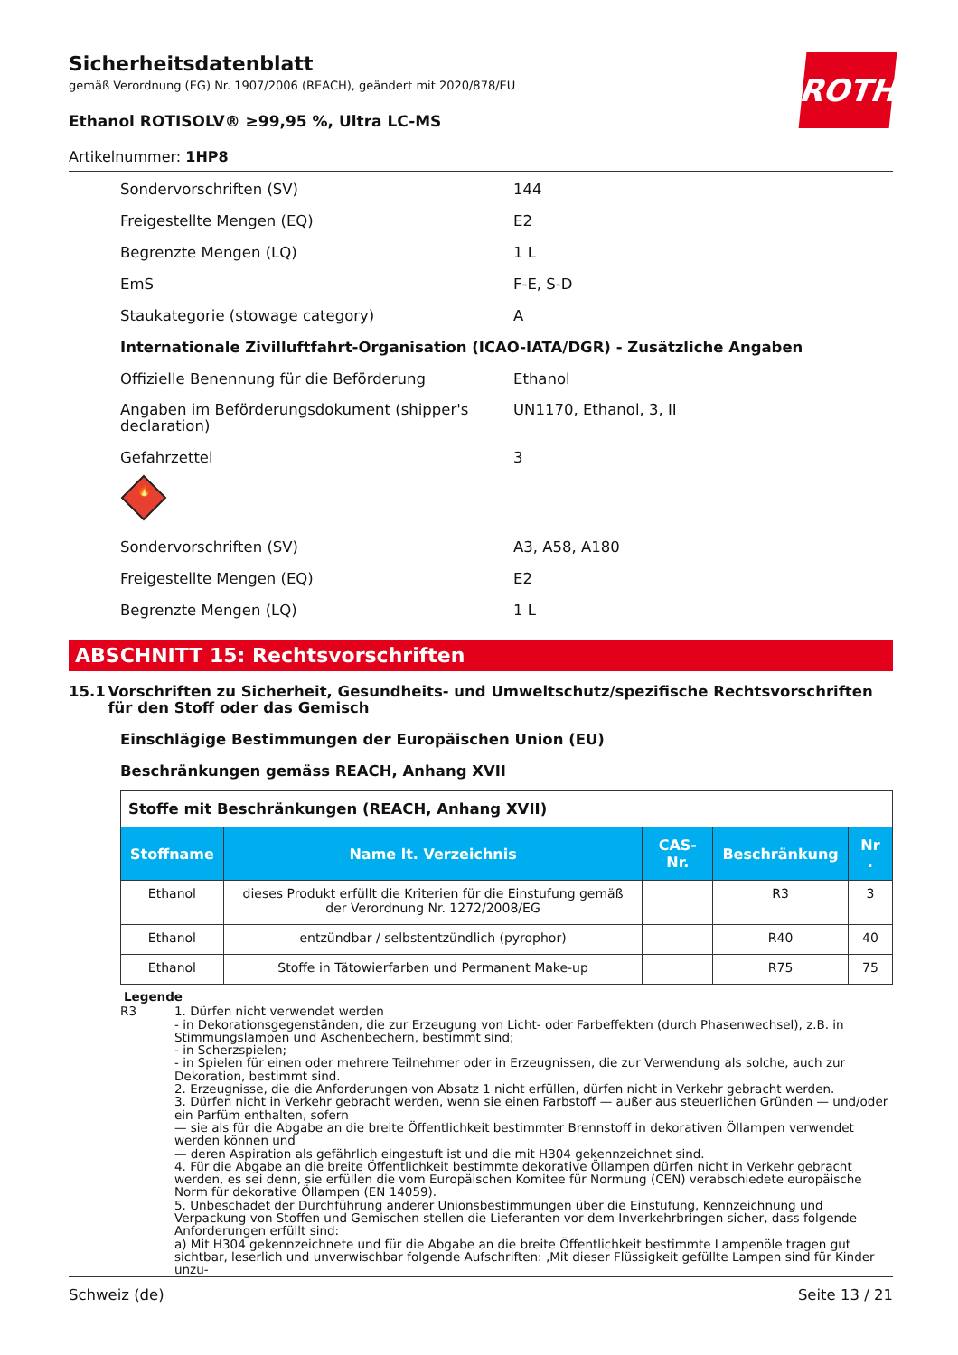ROTH
Sicherheitsdatenblatt
gemäß Verordnung (EG) Nr. 1907/2006 (REACH), geändert mit 2020/878/EU
Ethanol ROTISOLV® ≥99,95 %, Ultra LC-MS
Artikelnummer: 1HP8
Sondervorschriften (SV) 144
Freigestellte Mengen (EQ) E2
Begrenzte Mengen (LQ) 1 L
EmS F-E, S-D
Staukategorie (stowage category) A
Internationale Zivilluftfahrt-Organisation (ICAO-IATA/DGR) - Zusätzliche Angaben
Offizielle Benennung für die Beförderung Ethanol
Angaben im Beförderungsdokument (shipper's declaration)
UN1170, Ethanol, 3, II
Gefahrzettel 3
🔥
Sondervorschriften (SV) A3, A58, A180
Freigestellte Mengen (EQ) E2
Begrenzte Mengen (LQ) 1 L
ABSCHNITT 15: Rechtsvorschriften
15.1 Vorschriften zu Sicherheit, Gesundheits- und Umweltschutz/spezifische Rechtsvorschriften für den Stoff oder das Gemisch
Einschlägige Bestimmungen der Europäischen Union (EU)
Beschränkungen gemäss REACH, Anhang XVII
| Stoffe mit Beschränkungen (REACH, Anhang XVII) | | | | |
| Stoffname | Name lt. Verzeichnis | CAS-Nr. | Beschränkung | Nr . |
| Ethanol | dieses Produkt erfüllt die Kriterien für die Einstufung gemäß der Verordnung Nr. 1272/2008/EG | | R3 | 3 |
| Ethanol | entzündbar / selbstentzündlich (pyrophor) | | R40 | 40 |
| Ethanol | Stoffe in Tätowierfarben und Permanent Make-up | | R75 | 75 |
Legende
R3 1. Dürfen nicht verwendet werden
- in Dekorationsgegenständen, die zur Erzeugung von Licht- oder Farbeffekten (durch Phasenwechsel), z.B. in Stimmungslampen und Aschenbechern, bestimmt sind;
- in Scherzspielen;
- in Spielen für einen oder mehrere Teilnehmer oder in Erzeugnissen, die zur Verwendung als solche, auch zur Dekoration, bestimmt sind.
2. Erzeugnisse, die die Anforderungen von Absatz 1 nicht erfüllen, dürfen nicht in Verkehr gebracht werden.
3. Dürfen nicht in Verkehr gebracht werden, wenn sie einen Farbstoff — außer aus steuerlichen Gründen — und/oder ein Parfüm enthalten, sofern
— sie als für die Abgabe an die breite Öffentlichkeit bestimmter Brennstoff in dekorativen Öllampen verwendet werden können und
— deren Aspiration als gefährlich eingestuft ist und die mit H304 gekennzeichnet sind.
4. Für die Abgabe an die breite Öffentlichkeit bestimmte dekorative Öllampen dürfen nicht in Verkehr gebracht werden, es sei denn, sie erfüllen die vom Europäischen Komitee für Normung (CEN) verabschiedete europäische Norm für dekorative Öllampen (EN 14059).
5. Unbeschadet der Durchführung anderer Unionsbestimmungen über die Einstufung, Kennzeichnung und Verpackung von Stoffen und Gemischen stellen die Lieferanten vor dem Inverkehrbringen sicher, dass folgende Anforderungen erfüllt sind:
a) Mit H304 gekennzeichnete und für die Abgabe an die breite Öffentlichkeit bestimmte Lampenöle tragen gut sichtbar, leserlich und unverwischbar folgende Aufschriften: ‚Mit dieser Flüssigkeit gefüllte Lampen sind für Kinder unzu-
Schweiz (de) Seite 13 / 21